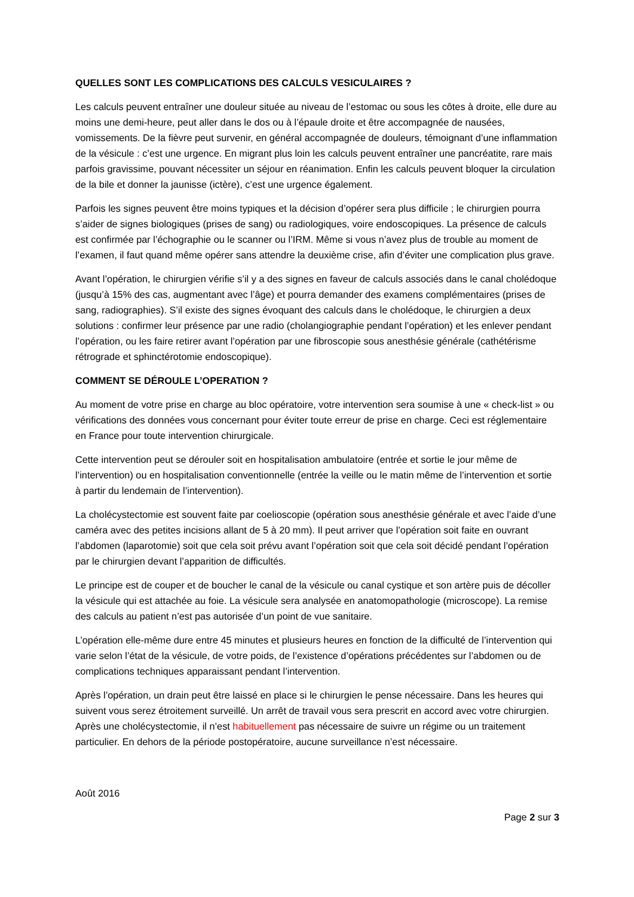QUELLES SONT LES COMPLICATIONS DES CALCULS VESICULAIRES ?
Les calculs peuvent entraîner une douleur située au niveau de l’estomac ou sous les côtes à droite, elle dure au moins une demi-heure, peut aller dans le dos ou à l’épaule droite et être accompagnée de nausées, vomissements. De la fièvre peut survenir, en général accompagnée de douleurs, témoignant d’une inflammation de la vésicule : c’est une urgence. En migrant plus loin les calculs peuvent entraîner une pancréatite, rare mais parfois gravissime, pouvant nécessiter un séjour en réanimation. Enfin les calculs peuvent bloquer la circulation de la bile et donner la jaunisse (ictère), c’est une urgence également.
Parfois les signes peuvent être moins typiques et la décision d’opérer sera plus difficile ; le chirurgien pourra s’aider de signes biologiques (prises de sang) ou radiologiques, voire endoscopiques. La présence de calculs est confirmée par l’échographie ou le scanner ou l’IRM. Même si vous n’avez plus de trouble au moment de l’examen, il faut quand même opérer sans attendre la deuxième crise, afin d’éviter une complication plus grave.
Avant l’opération, le chirurgien vérifie s’il y a des signes en faveur de calculs associés dans le canal cholédoque (jusqu’à 15% des cas, augmentant avec l’âge) et pourra demander des examens complémentaires (prises de sang, radiographies). S’il existe des signes évoquant des calculs dans le cholédoque, le chirurgien a deux solutions : confirmer leur présence par une radio (cholangiographie pendant l’opération) et les enlever pendant l’opération, ou les faire retirer avant l’opération par une fibroscopie sous anesthésie générale (cathétérisme rétrograde et sphinctérotomie endoscopique).
COMMENT SE DÉROULE L’OPERATION ?
Au moment de votre prise en charge au bloc opératoire, votre intervention sera soumise à une « check-list » ou vérifications des données vous concernant pour éviter toute erreur de prise en charge. Ceci est réglementaire en France pour toute intervention chirurgicale.
Cette intervention peut se dérouler soit en hospitalisation ambulatoire (entrée et sortie le jour même de l’intervention) ou en hospitalisation conventionnelle (entrée la veille ou le matin même de l’intervention et sortie à partir du lendemain de l’intervention).
La cholécystectomie est souvent faite par coelioscopie (opération sous anesthésie générale et avec l’aide d’une caméra avec des petites incisions allant de 5 à 20 mm). Il peut arriver que l’opération soit faite en ouvrant l’abdomen (laparotomie) soit que cela soit prévu avant l’opération soit que cela soit décidé pendant l’opération par le chirurgien devant l’apparition de difficultés.
Le principe est de couper et de boucher le canal de la vésicule ou canal cystique et son artère puis de décoller la vésicule qui est attachée au foie. La vésicule sera analysée en anatomopathologie (microscope). La remise des calculs au patient n’est pas autorisée d’un point de vue sanitaire.
L’opération elle-même dure entre 45 minutes et plusieurs heures en fonction de la difficulté de l’intervention qui varie selon l’état de la vésicule, de votre poids, de l’existence d’opérations précédentes sur l’abdomen ou de complications techniques apparaissant pendant l’intervention.
Après l’opération, un drain peut être laissé en place si le chirurgien le pense nécessaire. Dans les heures qui suivent vous serez étroitement surveillé. Un arrêt de travail vous sera prescrit en accord avec votre chirurgien. Après une cholécystectomie, il n’est habituellement pas nécessaire de suivre un régime ou un traitement particulier. En dehors de la période postopératoire, aucune surveillance n’est nécessaire.
Août 2016
Page 2 sur 3